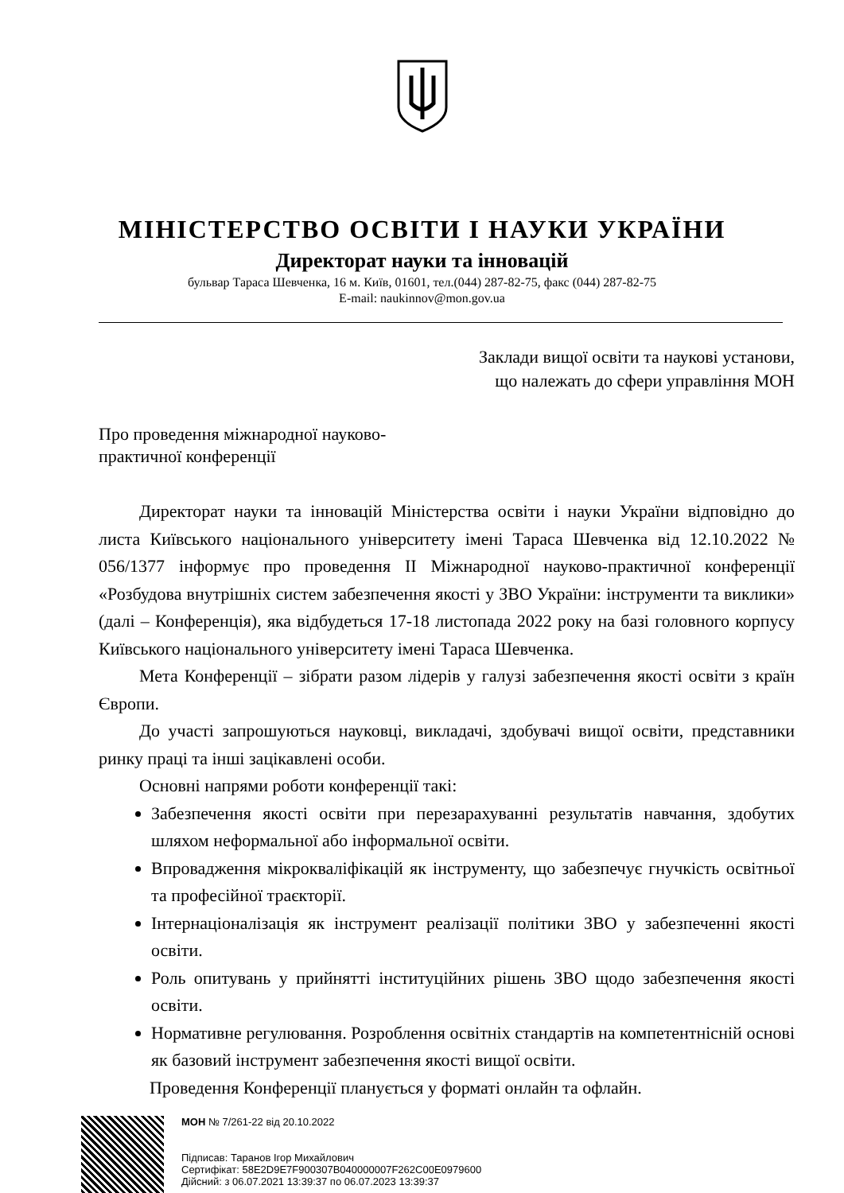МІНІСТЕРСТВО ОСВІТИ І НАУКИ УКРАЇНИ
Директорат науки та інновацій
бульвар Тараса Шевченка, 16 м. Київ, 01601, тел.(044) 287-82-75, факс (044) 287-82-75
E-mail: naukinnov@mon.gov.ua
Заклади вищої освіти та наукові установи,
що належать до сфери управління МОН
Про проведення міжнародної науково-
практичної конференції
Директорат науки та інновацій Міністерства освіти і науки України відповідно до листа Київського національного університету імені Тараса Шевченка від 12.10.2022 № 056/1377 інформує про проведення ІІ Міжнародної науково-практичної конференції «Розбудова внутрішніх систем забезпечення якості у ЗВО України: інструменти та виклики» (далі – Конференція), яка відбудеться 17-18 листопада 2022 року на базі головного корпусу Київського національного університету імені Тараса Шевченка.
Мета Конференції – зібрати разом лідерів у галузі забезпечення якості освіти з країн Європи.
До участі запрошуються науковці, викладачі, здобувачі вищої освіти, представники ринку праці та інші зацікавлені особи.
Основні напрями роботи конференції такі:
Забезпечення якості освіти при перезарахуванні результатів навчання, здобутих шляхом неформальної або інформальної освіти.
Впровадження мікрокваліфікацій як інструменту, що забезпечує гнучкість освітньої та професійної траєкторії.
Інтернаціоналізація як інструмент реалізації політики ЗВО у забезпеченні якості освіти.
Роль опитувань у прийнятті інституційних рішень ЗВО щодо забезпечення якості освіти.
Нормативне регулювання. Розроблення освітніх стандартів на компетентнісній основі як базовий інструмент забезпечення якості вищої освіти.
Проведення Конференції планується у форматі онлайн та офлайн.
МОН № 7/261-22 від 20.10.2022
Підписав: Таранов Ігор Михайлович
Сертифікат: 58E2D9E7F900307B040000007F262C00E0979600
Дійсний: з 06.07.2021 13:39:37 по 06.07.2023 13:39:37